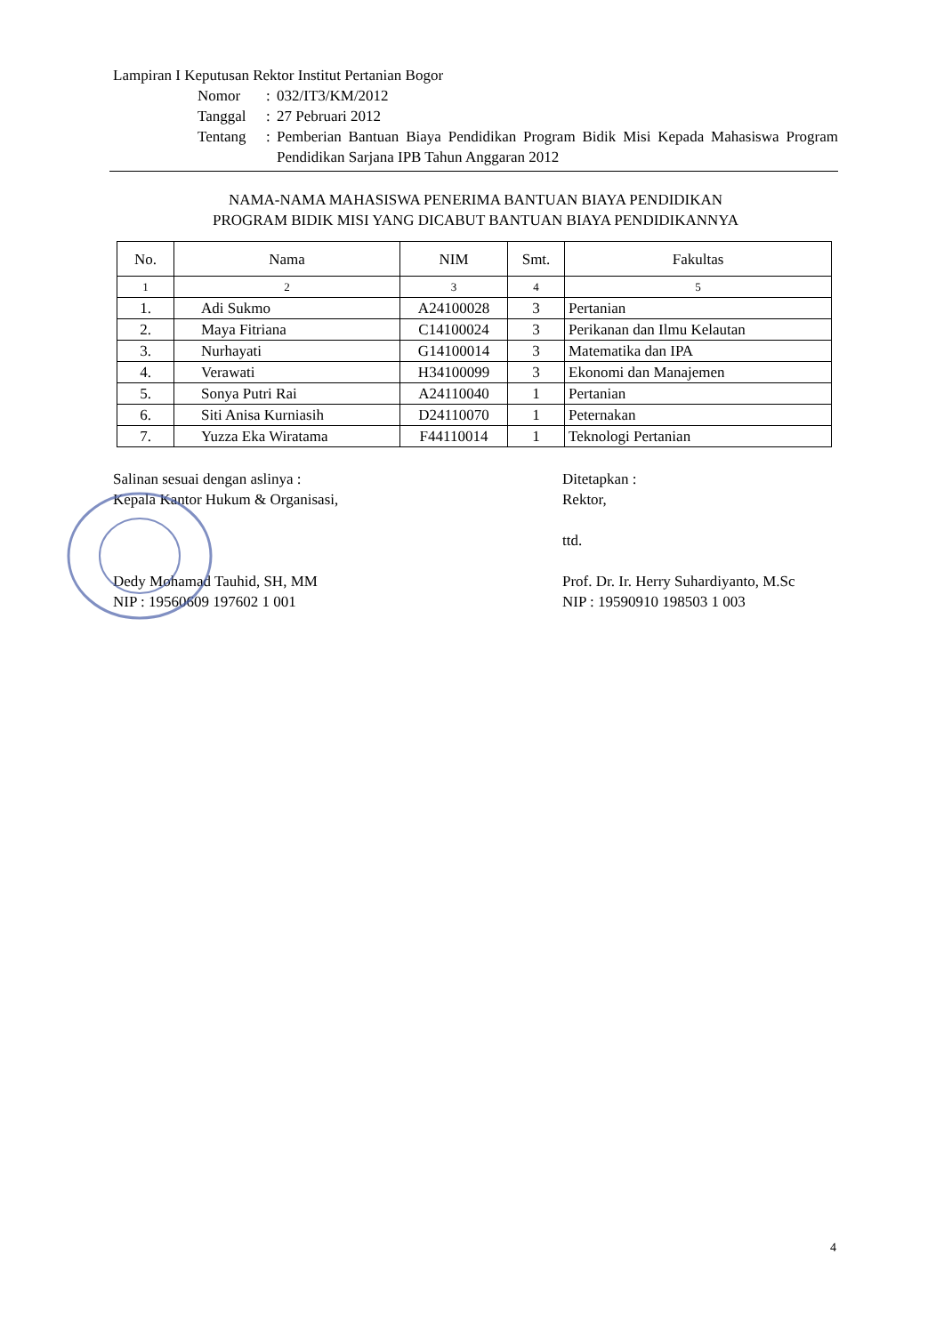Lampiran I Keputusan Rektor Institut Pertanian Bogor
Nomor: 032/IT3/KM/2012
Tanggal: 27 Pebruari 2012
Tentang: Pemberian Bantuan Biaya Pendidikan Program Bidik Misi Kepada Mahasiswa Program Pendidikan Sarjana IPB Tahun Anggaran 2012
NAMA-NAMA MAHASISWA PENERIMA BANTUAN BIAYA PENDIDIKAN
PROGRAM BIDIK MISI YANG DICABUT BANTUAN BIAYA PENDIDIKANNYA
| No. | Nama | NIM | Smt. | Fakultas |
| --- | --- | --- | --- | --- |
| 1 | 2 | 3 | 4 | 5 |
| 1. | Adi Sukmo | A24100028 | 3 | Pertanian |
| 2. | Maya Fitriana | C14100024 | 3 | Perikanan dan Ilmu Kelautan |
| 3. | Nurhayati | G14100014 | 3 | Matematika dan IPA |
| 4. | Verawati | H34100099 | 3 | Ekonomi dan Manajemen |
| 5. | Sonya Putri Rai | A24110040 | 1 | Pertanian |
| 6. | Siti Anisa Kurniasih | D24110070 | 1 | Peternakan |
| 7. | Yuzza Eka Wiratama | F44110014 | 1 | Teknologi Pertanian |
Salinan sesuai dengan aslinya :
Kepala Kantor Hukum & Organisasi,
Dedy Mohamad Tauhid, SH, MM
NIP : 19560609 197602 1 001
Ditetapkan :
Rektor,
ttd.
Prof. Dr. Ir. Herry Suhardiyanto, M.Sc
NIP : 19590910 198503 1 003
4